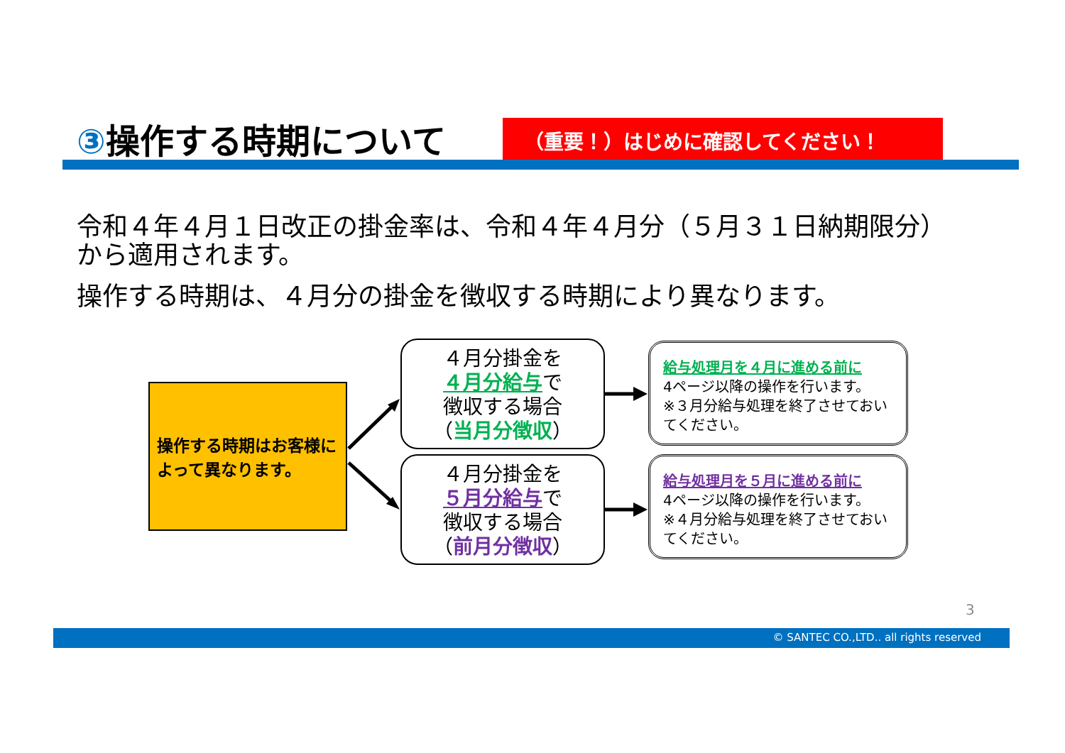③操作する時期について
（重要！）はじめに確認してください！
令和４年４月１日改正の掛金率は、令和４年４月分（５月３１日納期限分）から適用されます。
操作する時期は、４月分の掛金を徴収する時期により異なります。
操作する時期はお客様によって異なります。
４月分掛金を
４月分給与で
徴収する場合
（当月分徴収）
４月分掛金を
５月分給与で
徴収する場合
（前月分徴収）
給与処理月を４月に進める前に
4ページ以降の操作を行います。
※３月分給与処理を終了させておいてください。
給与処理月を５月に進める前に
4ページ以降の操作を行います。
※４月分給与処理を終了させておいてください。
3
© SANTEC CO.,LTD.. all rights reserved